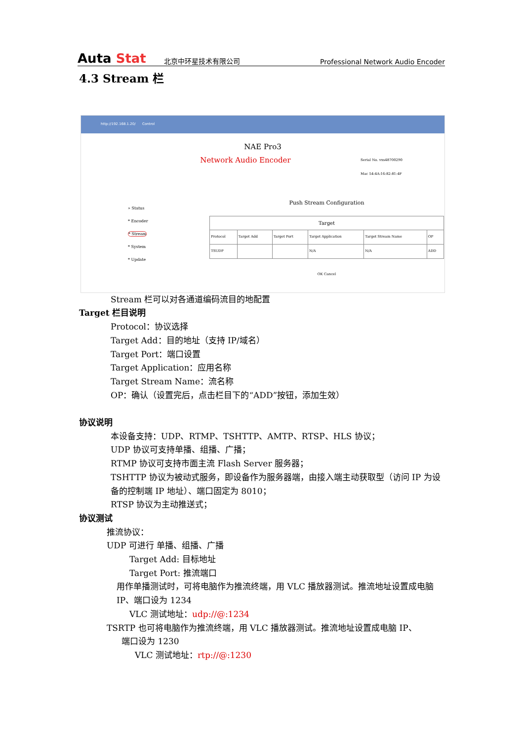Auta Stat
北京中环星技术有限公司
Professional Network Audio Encoder
4.3 Stream 栏
http://192.168.1.20/ Control
NAE Pro3
Network Audio Encoder
Serial No. vxs48700290
Mac 54:4A:16:82:81:4F
» Status
* Encoder
* Stream
* System
* Update
Push Stream Configuration
| Target | | | | | |
| --- | --- | --- | --- | --- | --- |
| Protocol | Target Add | Target Port | Target Application | Target Stream Name | OP |
| TSUDP | | | N/A | N/A | ADD |
OK Cancel
Stream 栏可以对各通道编码流目的地配置
Target 栏目说明
Protocol：协议选择
Target Add：目的地址（支持 IP/域名）
Target Port：端口设置
Target Application：应用名称
Target Stream Name：流名称
OP：确认（设置完后，点击栏目下的“ADD”按钮，添加生效）
协议说明
本设备支持：UDP、RTMP、TSHTTP、AMTP、RTSP、HLS 协议；
UDP 协议可支持单播、组播、广播；
RTMP 协议可支持市面主流 Flash Server 服务器；
TSHTTP 协议为被动式服务，即设备作为服务器端，由接入端主动获取型（访问 IP 为设备的控制端 IP 地址）、端口固定为 8010；
RTSP 协议为主动推送式；
协议测试
推流协议：
UDP 可进行 单播、组播、广播
Target Add: 目标地址
Target Port: 推流端口
用作单播测试时，可将电脑作为推流终端，用 VLC 播放器测试。推流地址设置成电脑 IP、端口设为 1234
VLC 测试地址：udp://@:1234
TSRTP 也可将电脑作为推流终端，用 VLC 播放器测试。推流地址设置成电脑 IP、
端口设为 1230
VLC 测试地址：rtp://@:1230